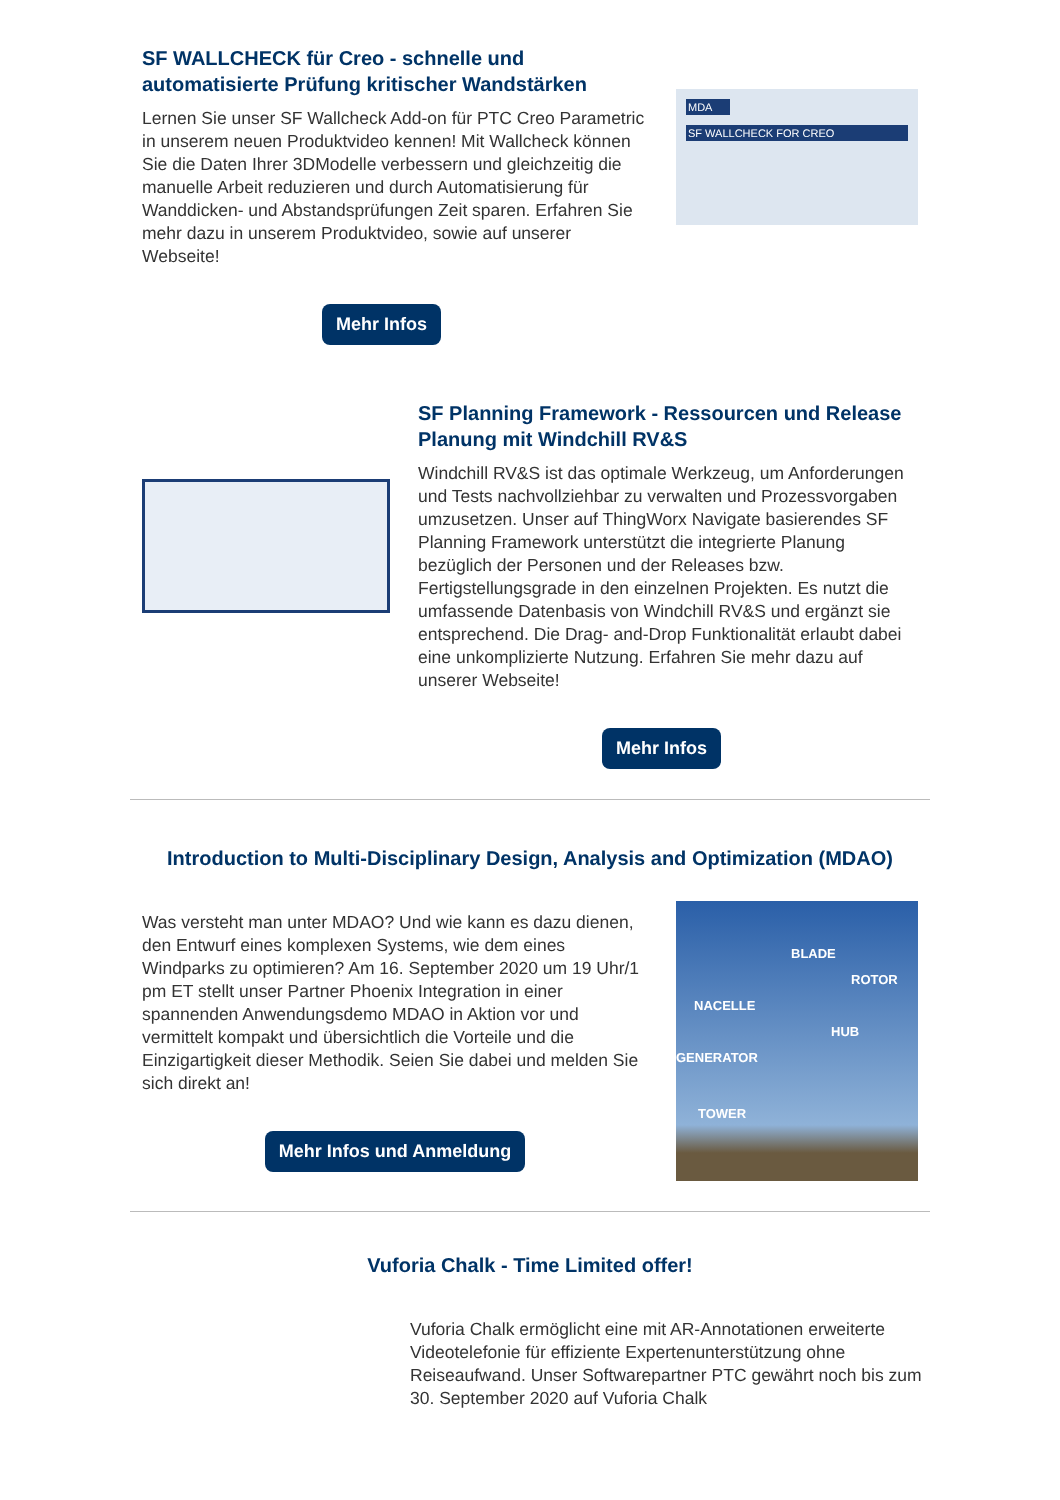SF WALLCHECK für Creo - schnelle und automatisierte Prüfung kritischer Wandstärken
Lernen Sie unser SF Wallcheck Add-on für PTC Creo Parametric in unserem neuen Produktvideo kennen! Mit Wallcheck können Sie die Daten Ihrer 3DModelle verbessern und gleichzeitig die manuelle Arbeit reduzieren und durch Automatisierung für Wanddicken- und Abstandsprüfungen Zeit sparen. Erfahren Sie mehr dazu in unserem Produktvideo, sowie auf unserer Webseite!
MDA
SF WALLCHECK FOR CREO
Mehr Infos
SF Planning Framework - Ressourcen und Release Planung mit Windchill RV&S
Windchill RV&S ist das optimale Werkzeug, um Anforderungen und Tests nachvollziehbar zu verwalten und Prozessvorgaben umzusetzen. Unser auf ThingWorx Navigate basierendes SF Planning Framework unterstützt die integrierte Planung bezüglich der Personen und der Releases bzw. Fertigstellungsgrade in den einzelnen Projekten. Es nutzt die umfassende Datenbasis von Windchill RV&S und ergänzt sie entsprechend. Die Drag- and-Drop Funktionalität erlaubt dabei eine unkomplizierte Nutzung. Erfahren Sie mehr dazu auf unserer Webseite!
Mehr Infos
Introduction to Multi-Disciplinary Design, Analysis and Optimization (MDAO)
Was versteht man unter MDAO? Und wie kann es dazu dienen, den Entwurf eines komplexen Systems, wie dem eines Windparks zu optimieren? Am 16. September 2020 um 19 Uhr/1 pm ET stellt unser Partner Phoenix Integration in einer spannenden Anwendungsdemo MDAO in Aktion vor und vermittelt kompakt und übersichtlich die Vorteile und die Einzigartigkeit dieser Methodik. Seien Sie dabei und melden Sie sich direkt an!
Mehr Infos und Anmeldung
BLADE
ROTOR
NACELLE
HUB
GENERATOR
TOWER
Vuforia Chalk - Time Limited offer!
Vuforia Chalk ermöglicht eine mit AR-Annotationen erweiterte Videotelefonie für effiziente Expertenunterstützung ohne Reiseaufwand. Unser Softwarepartner PTC gewährt noch bis zum 30. September 2020 auf Vuforia Chalk